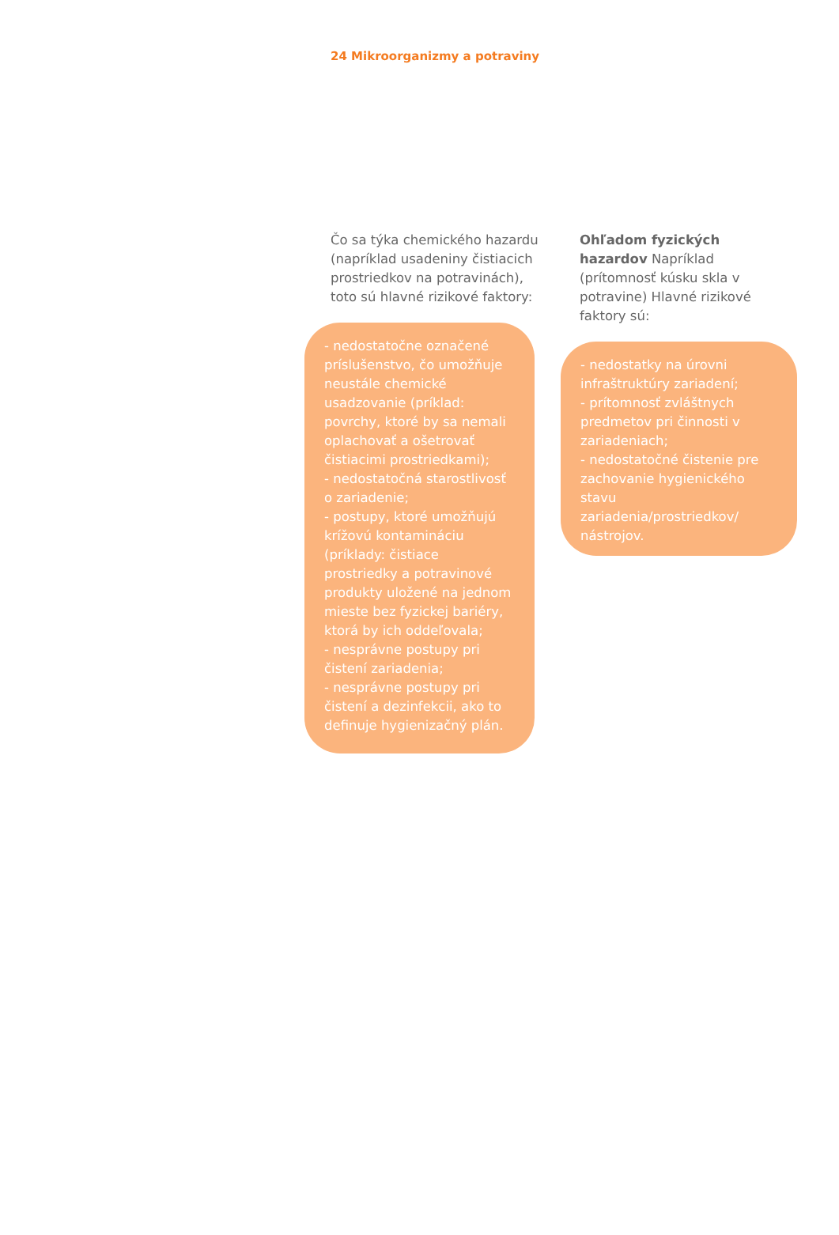24 Mikroorganizmy a potraviny
Čo sa týka chemického hazardu (napríklad usadeniny čistiacich prostriedkov na potravinách), toto sú hlavné rizikové faktory:
- nedostatočne označené príslušenstvo, čo umožňuje neustále chemické usadzovanie (príklad: povrchy, ktoré by sa nemali oplachovať a ošetrovať čistiacimi prostriedkami);
- nedostatočná starostlivosť o zariadenie;
- postupy, ktoré umožňujú krížovú kontamináciu (príklady: čistiace prostriedky a potravinové produkty uložené na jednom mieste bez fyzickej bariéry, ktorá by ich oddeľovala;
- nesprávne postupy pri čistení zariadenia;
- nesprávne postupy pri čistení a dezinfekcii, ako to definuje hygienizačný plán.
Ohľadom fyzických hazardov Napríklad (prítomnosť kúsku skla v potravine) Hlavné rizikové faktory sú:
- nedostatky na úrovni infraštruktúry zariadení;
- prítomnosť zvláštnych predmetov pri činnosti v zariadeniach;
- nedostatočné čistenie pre zachovanie hygienického stavu zariadenia/prostriedkov/ nástrojov.